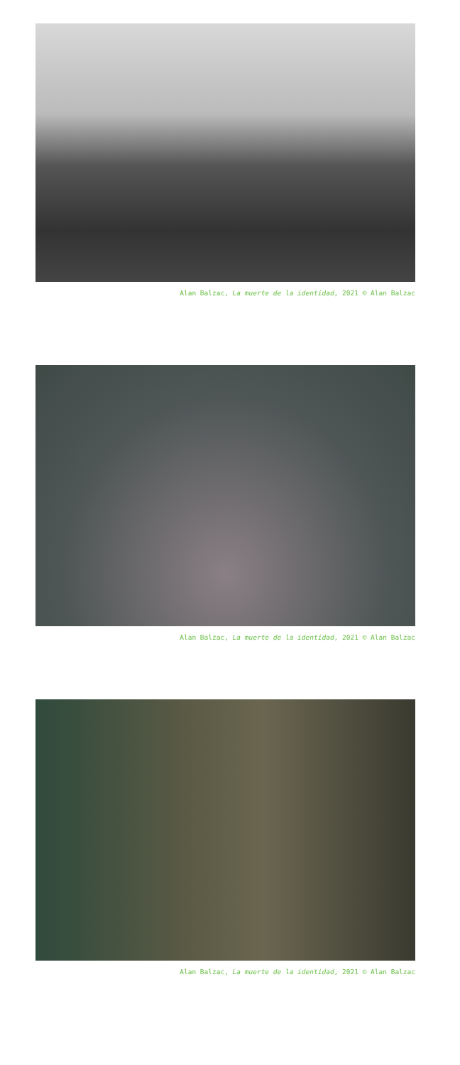Alan Balzac, La muerte de la identidad, 2021 © Alan Balzac
Alan Balzac, La muerte de la identidad, 2021 © Alan Balzac
Alan Balzac, La muerte de la identidad, 2021 © Alan Balzac